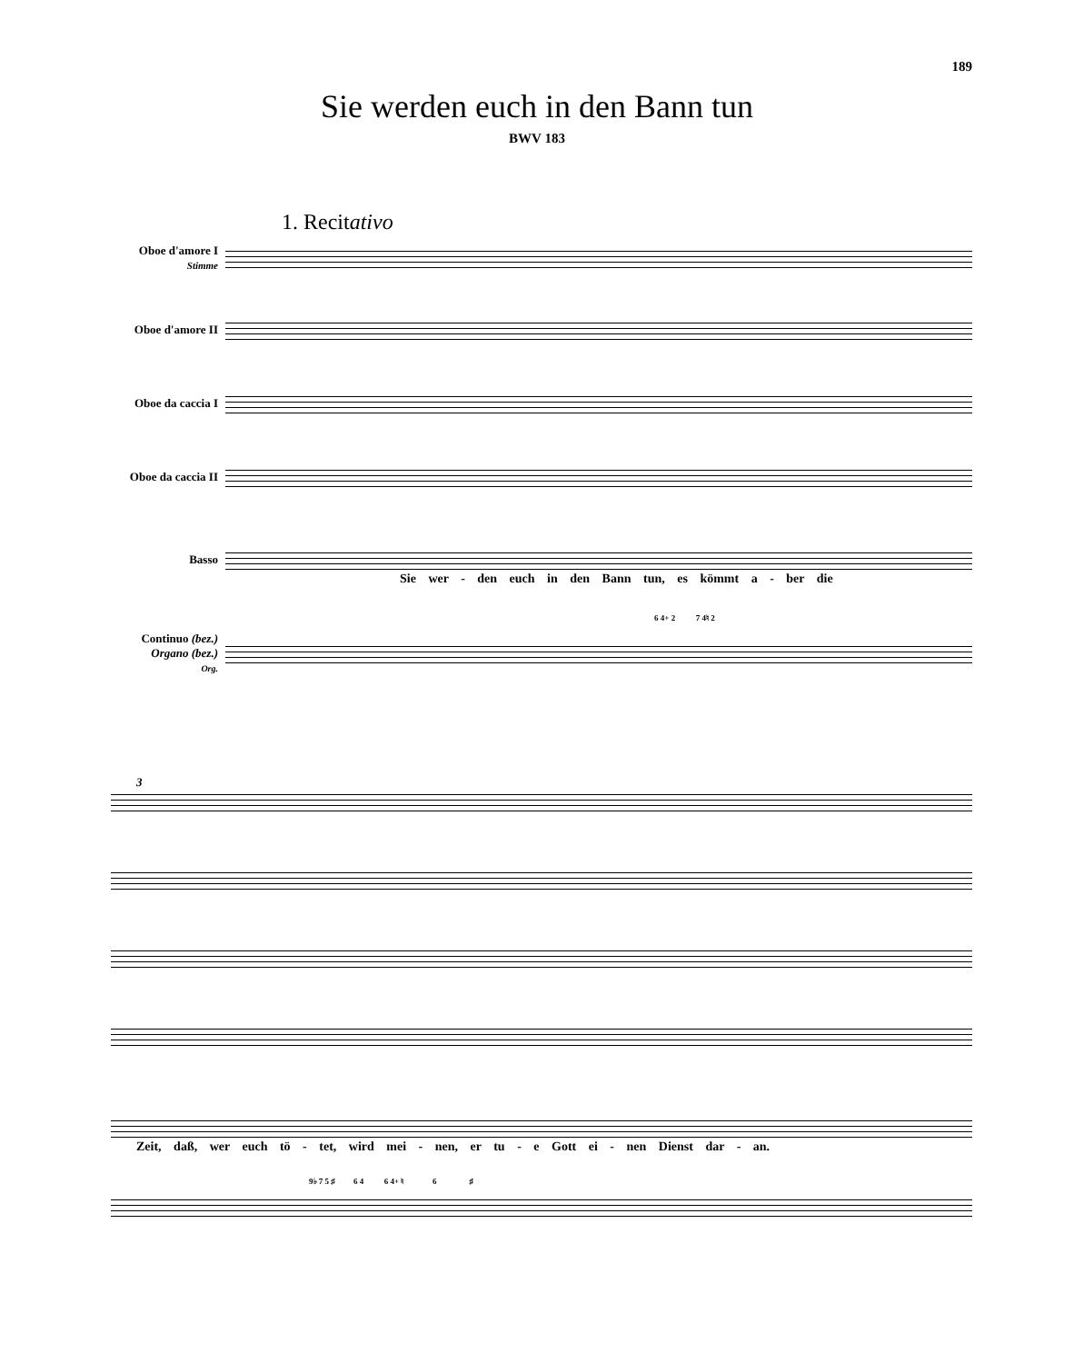189
Sie werden euch in den Bann tun
BWV 183
1. Recitativo
Oboe d'amore I
Stimme
Oboe d'amore II
Oboe da caccia I
Oboe da caccia II
Basso
Sie wer - den euch in den Bann tun, es kömmt a - ber die
6 4+ 2 7 4♮ 2
Continuo (bez.)
Organo (bez.)
Org.
3
Zeit, daß, wer euch tö - tet, wird mei - nen, er tu - e Gott ei - nen Dienst dar - an.
9♭ 7 5 ♯ 6 4 6 4+ ♮ 6 ♯